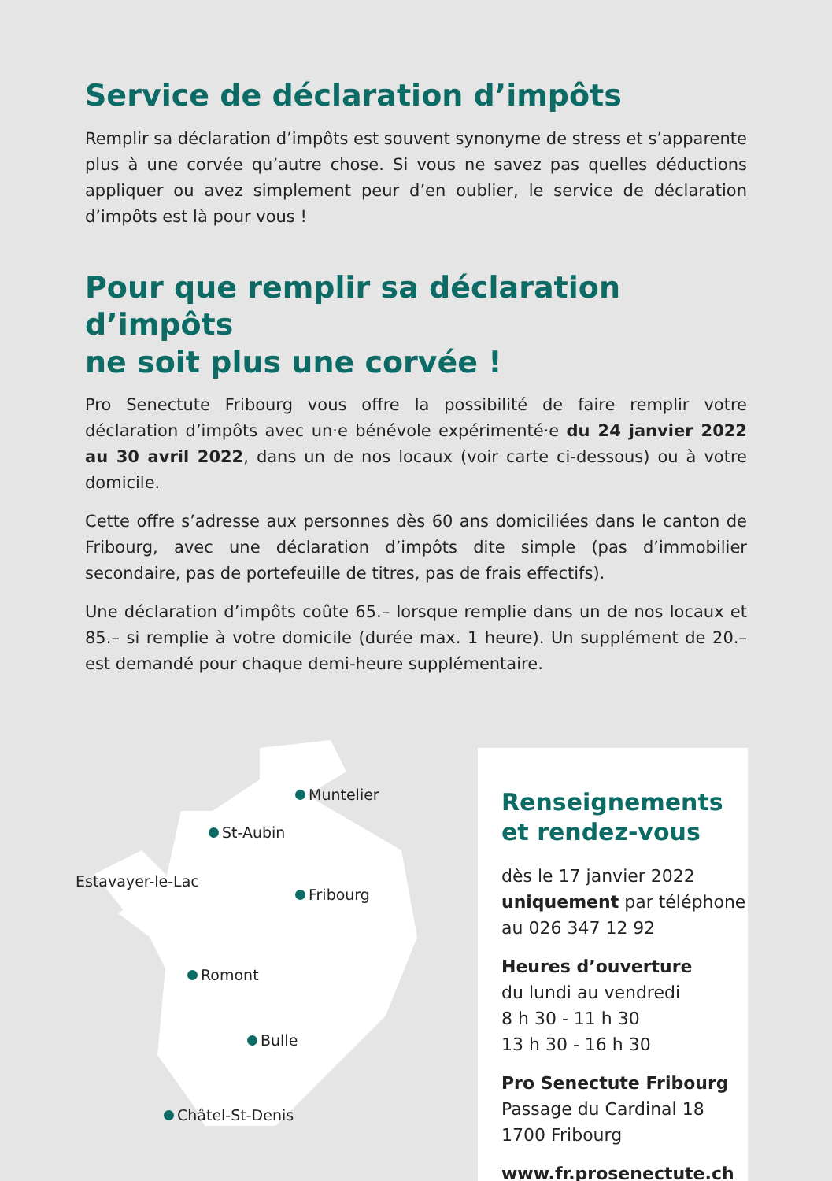Service de déclaration d’impôts
Remplir sa déclaration d’impôts est souvent synonyme de stress et s’apparente plus à une corvée qu’autre chose. Si vous ne savez pas quelles déductions appliquer ou avez simplement peur d’en oublier, le service de déclaration d’impôts est là pour vous !
Pour que remplir sa déclaration d’impôts
ne soit plus une corvée !
Pro Senectute Fribourg vous offre la possibilité de faire remplir votre déclaration d’impôts avec un·e bénévole expérimenté·e du 24 janvier 2022 au 30 avril 2022, dans un de nos locaux (voir carte ci-dessous) ou à votre domicile.
Cette offre s’adresse aux personnes dès 60 ans domiciliées dans le canton de Fribourg, avec une déclaration d’impôts dite simple (pas d’immobilier secondaire, pas de portefeuille de titres, pas de frais effectifs).
Une déclaration d’impôts coûte 65.– lorsque remplie dans un de nos locaux et 85.– si remplie à votre domicile (durée max. 1 heure). Un supplément de 20.– est demandé pour chaque demi-heure supplémentaire.
Muntelier
St-Aubin
Estavayer-le-Lac
Fribourg
Romont
Bulle
Châtel-St-Denis
Renseignements
et rendez-vous
dès le 17 janvier 2022
uniquement par téléphone
au 026 347 12 92
Heures d’ouverture
du lundi au vendredi
8 h 30 - 11 h 30
13 h 30 - 16 h 30
Pro Senectute Fribourg
Passage du Cardinal 18
1700 Fribourg
www.fr.prosenectute.ch